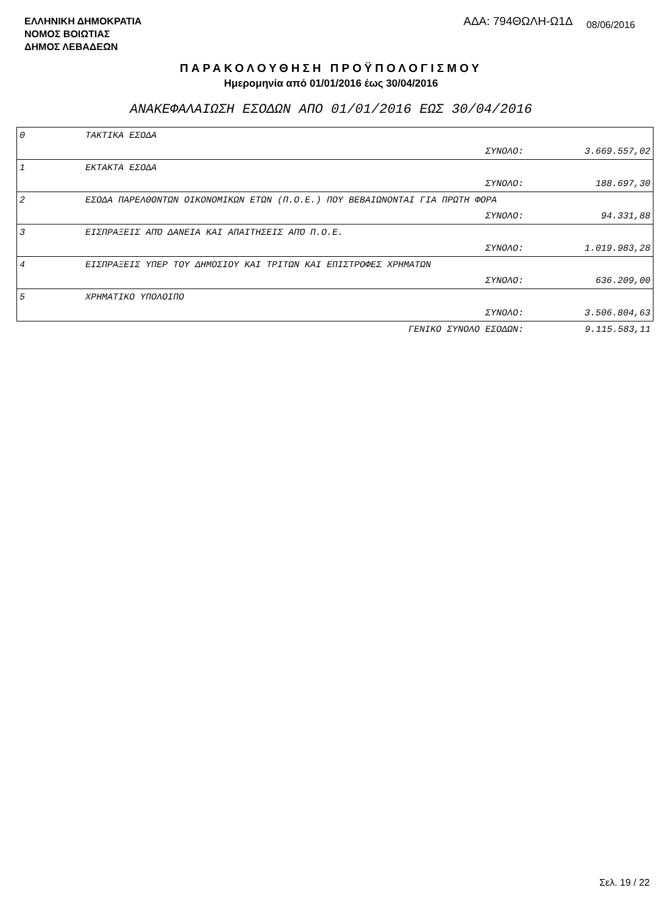ΕΛΛΗΝΙΚΗ ΔΗΜΟΚΡΑΤΙΑ
ΝΟΜΟΣ ΒΟΙΩΤΙΑΣ
ΔΗΜΟΣ ΛΕΒΑΔΕΩΝ
ΑΔΑ: 794ΘΩΛΗ-Ω1Δ 08/06/2016
ΠΑΡΑΚΟΛΟΥΘΗΣΗ ΠΡΟΫΠΟΛΟΓΙΣΜΟΥ
Ημερομηνία από 01/01/2016 έως 30/04/2016
ΑΝΑΚΕΦΑΛΑΙΩΣΗ ΕΣΟΔΩΝ ΑΠΟ 01/01/2016 ΕΩΣ 30/04/2016
| 0 | ΤΑΚΤΙΚΑ ΕΣΟΔΑ | |
| | ΣΥΝΟΛΟ: | 3.669.557,02 |
| 1 | ΕΚΤΑΚΤΑ ΕΣΟΔΑ | |
| | ΣΥΝΟΛΟ: | 188.697,30 |
| 2 | ΕΣΟΔΑ ΠΑΡΕΛΘΟΝΤΩΝ ΟΙΚΟΝΟΜΙΚΩΝ ΕΤΩΝ (Π.Ο.Ε.) ΠΟΥ ΒΕΒΑΙΩΝΟΝΤΑΙ ΓΙΑ ΠΡΩΤΗ ΦΟΡΑ | |
| | ΣΥΝΟΛΟ: | 94.331,88 |
| 3 | ΕΙΣΠΡΑΞΕΙΣ ΑΠΌ ΔΑΝΕΙΑ ΚΑΙ ΑΠΑΙΤΗΣΕΙΣ ΑΠΌ Π.Ο.Ε. | |
| | ΣΥΝΟΛΟ: | 1.019.983,28 |
| 4 | ΕΙΣΠΡΑΞΕΙΣ ΥΠΕΡ ΤΟΥ ΔΗΜΟΣΙΟΥ ΚΑΙ ΤΡΙΤΩΝ ΚΑΙ ΕΠΙΣΤΡΟΦΕΣ ΧΡΗΜΑΤΩΝ | |
| | ΣΥΝΟΛΟ: | 636.209,00 |
| 5 | ΧΡΗΜΑΤΙΚΟ ΥΠΟΛΟΙΠΟ | |
| | ΣΥΝΟΛΟ: | 3.506.804,63 |
| | ΓΕΝΙΚΟ ΣΥΝΟΛΟ ΕΣΟΔΩΝ: | 9.115.583,11 |
Σελ. 19 / 22